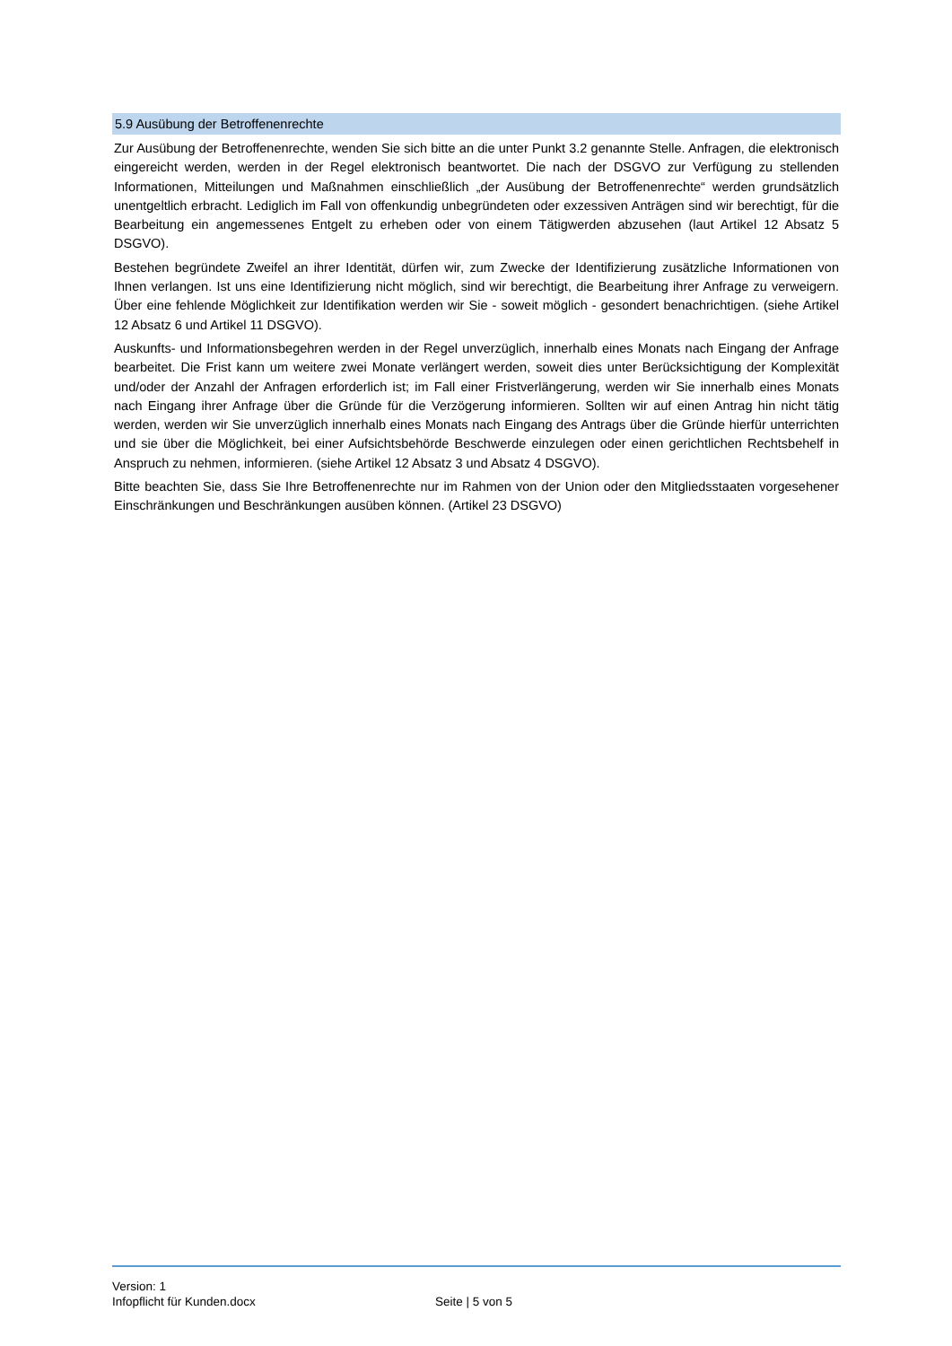5.9 Ausübung der Betroffenenrechte
Zur Ausübung der Betroffenenrechte, wenden Sie sich bitte an die unter Punkt 3.2 genannte Stelle. Anfragen, die elektronisch eingereicht werden, werden in der Regel elektronisch beantwortet. Die nach der DSGVO zur Verfügung zu stellenden Informationen, Mitteilungen und Maßnahmen einschließlich „der Ausübung der Betroffenenrechte“ werden grundsätzlich unentgeltlich erbracht. Lediglich im Fall von offenkundig unbegründeten oder exzessiven Anträgen sind wir berechtigt, für die Bearbeitung ein angemessenes Entgelt zu erheben oder von einem Tätigwerden abzusehen (laut Artikel 12 Absatz 5 DSGVO).
Bestehen begründete Zweifel an ihrer Identität, dürfen wir, zum Zwecke der Identifizierung zusätzliche Informationen von Ihnen verlangen. Ist uns eine Identifizierung nicht möglich, sind wir berechtigt, die Bearbeitung ihrer Anfrage zu verweigern. Über eine fehlende Möglichkeit zur Identifikation werden wir Sie - soweit möglich - gesondert benachrichtigen. (siehe Artikel 12 Absatz 6 und Artikel 11 DSGVO).
Auskunfts- und Informationsbegehren werden in der Regel unverzüglich, innerhalb eines Monats nach Eingang der Anfrage bearbeitet. Die Frist kann um weitere zwei Monate verlängert werden, soweit dies unter Berücksichtigung der Komplexität und/oder der Anzahl der Anfragen erforderlich ist; im Fall einer Fristverlängerung, werden wir Sie innerhalb eines Monats nach Eingang ihrer Anfrage über die Gründe für die Verzögerung informieren. Sollten wir auf einen Antrag hin nicht tätig werden, werden wir Sie unverzüglich innerhalb eines Monats nach Eingang des Antrags über die Gründe hierfür unterrichten und sie über die Möglichkeit, bei einer Aufsichtsbehörde Beschwerde einzulegen oder einen gerichtlichen Rechtsbehelf in Anspruch zu nehmen, informieren. (siehe Artikel 12 Absatz 3 und Absatz 4 DSGVO).
Bitte beachten Sie, dass Sie Ihre Betroffenenrechte nur im Rahmen von der Union oder den Mitgliedsstaaten vorgesehener Einschränkungen und Beschränkungen ausüben können. (Artikel 23 DSGVO)
Version: 1
Infopflicht für Kunden.docx Seite | 5 von 5